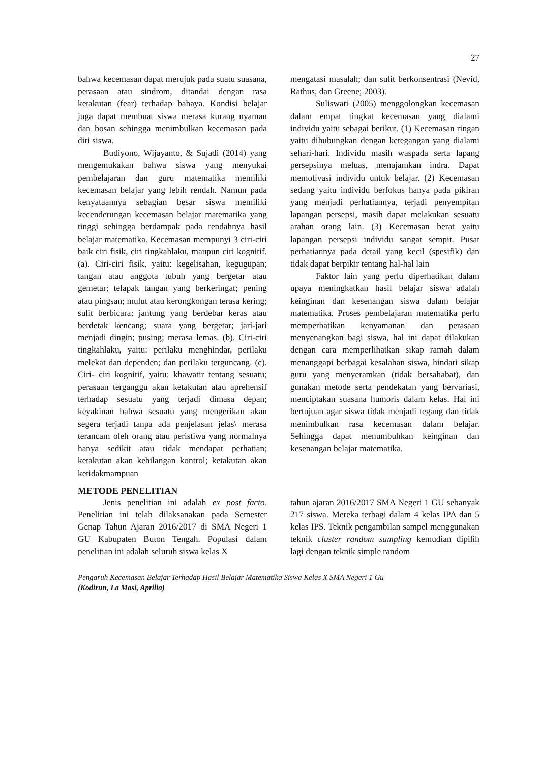27
bahwa kecemasan dapat merujuk pada suatu suasana, perasaan atau sindrom, ditandai dengan rasa ketakutan (fear) terhadap bahaya. Kondisi belajar juga dapat membuat siswa merasa kurang nyaman dan bosan sehingga menimbulkan kecemasan pada diri siswa.
Budiyono, Wijayanto, & Sujadi (2014) yang mengemukakan bahwa siswa yang menyukai pembelajaran dan guru matematika memiliki kecemasan belajar yang lebih rendah. Namun pada kenyataannya sebagian besar siswa memiliki kecenderungan kecemasan belajar matematika yang tinggi sehingga berdampak pada rendahnya hasil belajar matematika. Kecemasan mempunyi 3 ciri-ciri baik ciri fisik, ciri tingkahlaku, maupun ciri kognitif.(a). Ciri-ciri fisik, yaitu: kegelisahan, kegugupan; tangan atau anggota tubuh yang bergetar atau gemetar; telapak tangan yang berkeringat; pening atau pingsan; mulut atau kerongkongan terasa kering; sulit berbicara; jantung yang berdebar keras atau berdetak kencang; suara yang bergetar; jari-jari menjadi dingin; pusing; merasa lemas. (b). Ciri-ciri tingkahlaku, yaitu: perilaku menghindar, perilaku melekat dan dependen; dan perilaku terguncang. (c). Ciri- ciri kognitif, yaitu: khawatir tentang sesuatu; perasaan terganggu akan ketakutan atau aprehensif terhadap sesuatu yang terjadi dimasa depan; keyakinan bahwa sesuatu yang mengerikan akan segera terjadi tanpa ada penjelasan jelas\ merasa terancam oleh orang atau peristiwa yang normalnya hanya sedikit atau tidak mendapat perhatian; ketakutan akan kehilangan kontrol; ketakutan akan ketidakmampuan
mengatasi masalah; dan sulit berkonsentrasi (Nevid, Rathus, dan Greene; 2003).
Suliswati (2005) menggolongkan kecemasan dalam empat tingkat kecemasan yang dialami individu yaitu sebagai berikut. (1) Kecemasan ringan yaitu dihubungkan dengan ketegangan yang dialami sehari-hari. Individu masih waspada serta lapang persepsinya meluas, menajamkan indra. Dapat memotivasi individu untuk belajar. (2) Kecemasan sedang yaitu individu berfokus hanya pada pikiran yang menjadi perhatiannya, terjadi penyempitan lapangan persepsi, masih dapat melakukan sesuatu arahan orang lain. (3) Kecemasan berat yaitu lapangan persepsi individu sangat sempit. Pusat perhatiannya pada detail yang kecil (spesifik) dan tidak dapat berpikir tentang hal-hal lain
Faktor lain yang perlu diperhatikan dalam upaya meningkatkan hasil belajar siswa adalah keinginan dan kesenangan siswa dalam belajar matematika. Proses pembelajaran matematika perlu memperhatikan kenyamanan dan perasaan menyenangkan bagi siswa, hal ini dapat dilakukan dengan cara memperlihatkan sikap ramah dalam menanggapi berbagai kesalahan siswa, hindari sikap guru yang menyeramkan (tidak bersahabat), dan gunakan metode serta pendekatan yang bervariasi, menciptakan suasana humoris dalam kelas. Hal ini bertujuan agar siswa tidak menjadi tegang dan tidak menimbulkan rasa kecemasan dalam belajar. Sehingga dapat menumbuhkan keinginan dan kesenangan belajar matematika.
METODE PENELITIAN
Jenis penelitian ini adalah ex post facto. Penelitian ini telah dilaksanakan pada Semester Genap Tahun Ajaran 2016/2017 di SMA Negeri 1 GU Kabupaten Buton Tengah. Populasi dalam penelitian ini adalah seluruh siswa kelas X
tahun ajaran 2016/2017 SMA Negeri 1 GU sebanyak 217 siswa. Mereka terbagi dalam 4 kelas IPA dan 5 kelas IPS. Teknik pengambilan sampel menggunakan teknik cluster random sampling kemudian dipilih lagi dengan teknik simple random
Pengaruh Kecemasan Belajar Terhadap Hasil Belajar Matematika Siswa Kelas X SMA Negeri 1 Gu
(Kodirun, La Masi, Aprilia)